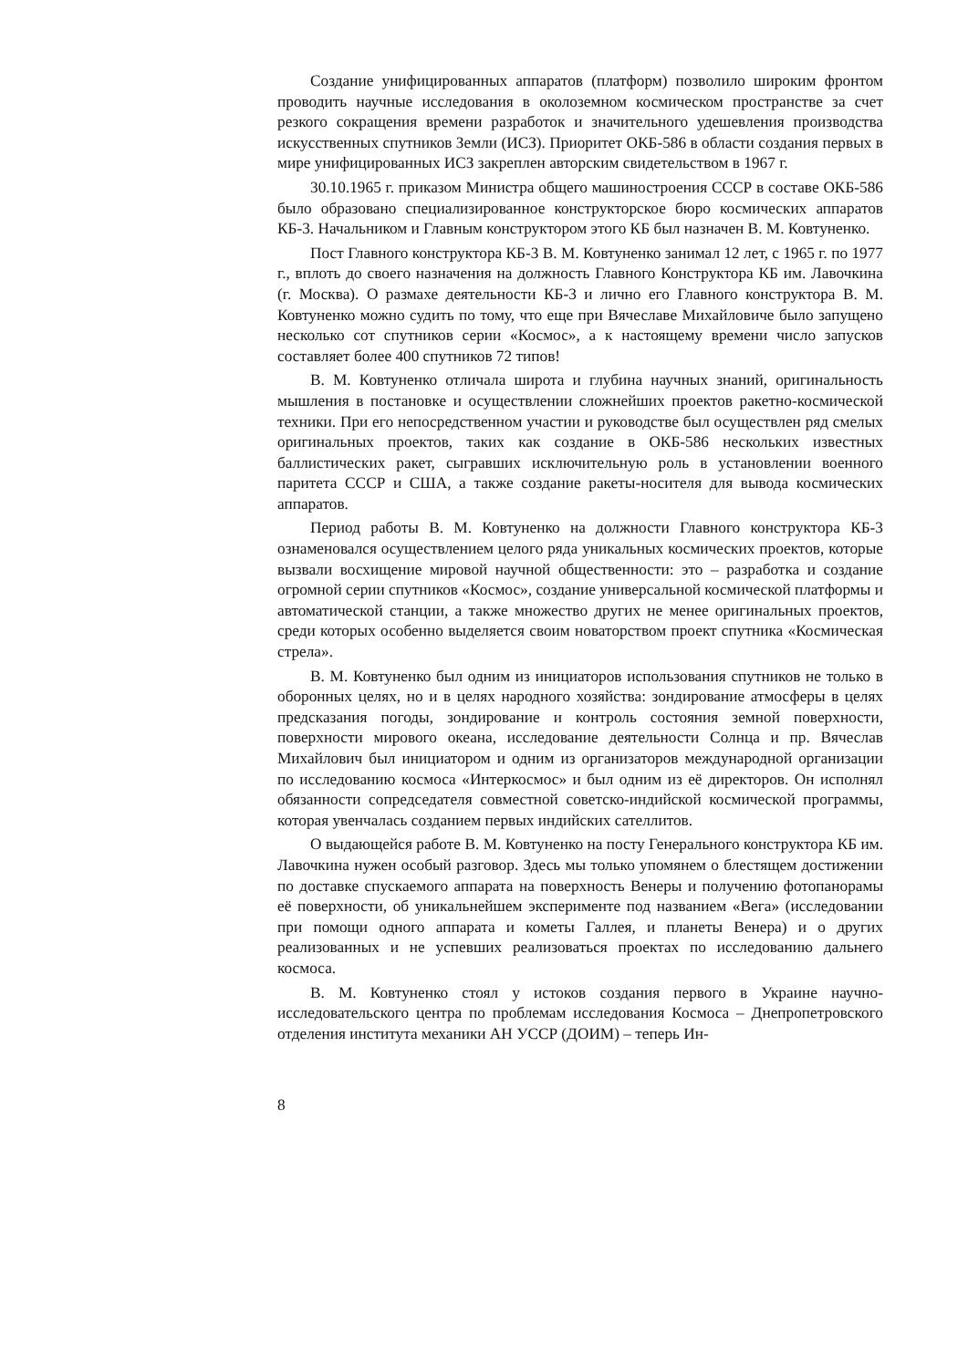Создание унифицированных аппаратов (платформ) позволило широким фронтом проводить научные исследования в околоземном космическом пространстве за счет резкого сокращения времени разработок и значительного удешевления производства искусственных спутников Земли (ИСЗ). Приоритет ОКБ-586 в области создания первых в мире унифицированных ИСЗ закреплен авторским свидетельством в 1967 г.
30.10.1965 г. приказом Министра общего машиностроения СССР в составе ОКБ-586 было образовано специализированное конструкторское бюро космических аппаратов КБ-3. Начальником и Главным конструктором этого КБ был назначен В. М. Ковтуненко.
Пост Главного конструктора КБ-3 В. М. Ковтуненко занимал 12 лет, с 1965 г. по 1977 г., вплоть до своего назначения на должность Главного Конструктора КБ им. Лавочкина (г. Москва). О размахе деятельности КБ-3 и лично его Главного конструктора В. М. Ковтуненко можно судить по тому, что еще при Вячеславе Михайловиче было запущено несколько сот спутников серии «Космос», а к настоящему времени число запусков составляет более 400 спутников 72 типов!
В. М. Ковтуненко отличала широта и глубина научных знаний, оригинальность мышления в постановке и осуществлении сложнейших проектов ракетно-космической техники. При его непосредственном участии и руководстве был осуществлен ряд смелых оригинальных проектов, таких как создание в ОКБ-586 нескольких известных баллистических ракет, сыгравших исключительную роль в установлении военного паритета СССР и США, а также создание ракеты-носителя для вывода космических аппаратов.
Период работы В. М. Ковтуненко на должности Главного конструктора КБ-3 ознаменовался осуществлением целого ряда уникальных космических проектов, которые вызвали восхищение мировой научной общественности: это – разработка и создание огромной серии спутников «Космос», создание универсальной космической платформы и автоматической станции, а также множество других не менее оригинальных проектов, среди которых особенно выделяется своим новаторством проект спутника «Космическая стрела».
В. М. Ковтуненко был одним из инициаторов использования спутников не только в оборонных целях, но и в целях народного хозяйства: зондирование атмосферы в целях предсказания погоды, зондирование и контроль состояния земной поверхности, поверхности мирового океана, исследование деятельности Солнца и пр. Вячеслав Михайлович был инициатором и одним из организаторов международной организации по исследованию космоса «Интеркосмос» и был одним из её директоров. Он исполнял обязанности сопредседателя совместной советско-индийской космической программы, которая увенчалась созданием первых индийских сателлитов.
О выдающейся работе В. М. Ковтуненко на посту Генерального конструктора КБ им. Лавочкина нужен особый разговор. Здесь мы только упомянем о блестящем достижении по доставке спускаемого аппарата на поверхность Венеры и получению фотопанорамы её поверхности, об уникальнейшем эксперименте под названием «Вега» (исследовании при помощи одного аппарата и кометы Галлея, и планеты Венера) и о других реализованных и не успевших реализоваться проектах по исследованию дальнего космоса.
В. М. Ковтуненко стоял у истоков создания первого в Украине научно-исследовательского центра по проблемам исследования Космоса – Днепропетровского отделения института механики АН УССР (ДОИМ) – теперь Ин-
8